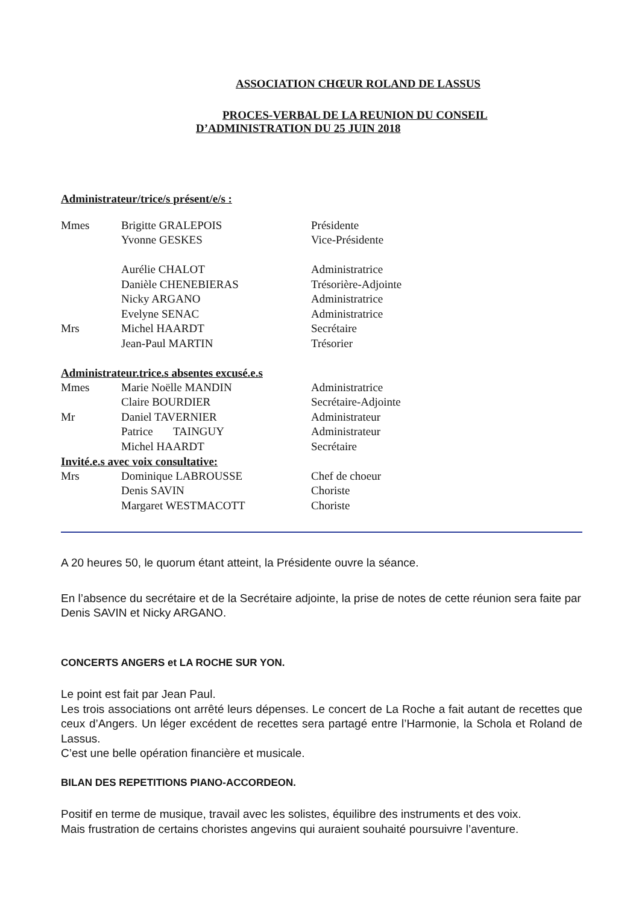ASSOCIATION CHŒUR ROLAND DE LASSUS
PROCES-VERBAL DE LA REUNION DU CONSEIL
D’ADMINISTRATION DU 25 JUIN 2018
Administrateur/trice/s présent/e/s :
| Mmes | Brigitte GRALEPOIS | Présidente |
| | Yvonne GESKES | Vice-Présidente |
| | Aurélie CHALOT | Administratrice |
| | Danièle CHENEBIERAS | Trésorière-Adjointe |
| | Nicky ARGANO | Administratrice |
| | Evelyne SENAC | Administratrice |
| Mrs | Michel HAARDT | Secrétaire |
| | Jean-Paul MARTIN | Trésorier |
Administrateur.trice.s absentes excusé.e.s
| Mmes | Marie Noëlle MANDIN | Administratrice |
| | Claire BOURDIER | Secrétaire-Adjointe |
| Mr | Daniel TAVERNIER | Administrateur |
| | Patrice TAINGUY | Administrateur |
| | Michel HAARDT | Secrétaire |
Invité.e.s avec voix consultative:
| Mrs | Dominique LABROUSSE | Chef de choeur |
| | Denis SAVIN | Choriste |
| | Margaret WESTMACOTT | Choriste |
A 20 heures 50, le quorum étant atteint, la Présidente ouvre la séance.
En l’absence du secrétaire et de la Secrétaire adjointe, la prise de notes de cette réunion sera faite par Denis SAVIN et Nicky ARGANO.
CONCERTS ANGERS et LA ROCHE SUR YON.
Le point est fait par Jean Paul.
Les trois associations ont arrêté leurs dépenses. Le concert de La Roche a fait autant de recettes que ceux d’Angers. Un léger excédent de recettes sera partagé entre l’Harmonie, la Schola et Roland de Lassus.
C’est une belle opération financière et musicale.
BILAN DES REPETITIONS PIANO-ACCORDEON.
Positif en terme de musique, travail avec les solistes, équilibre des instruments et des voix.
Mais frustration de certains choristes angevins qui auraient souhaité poursuivre l’aventure.